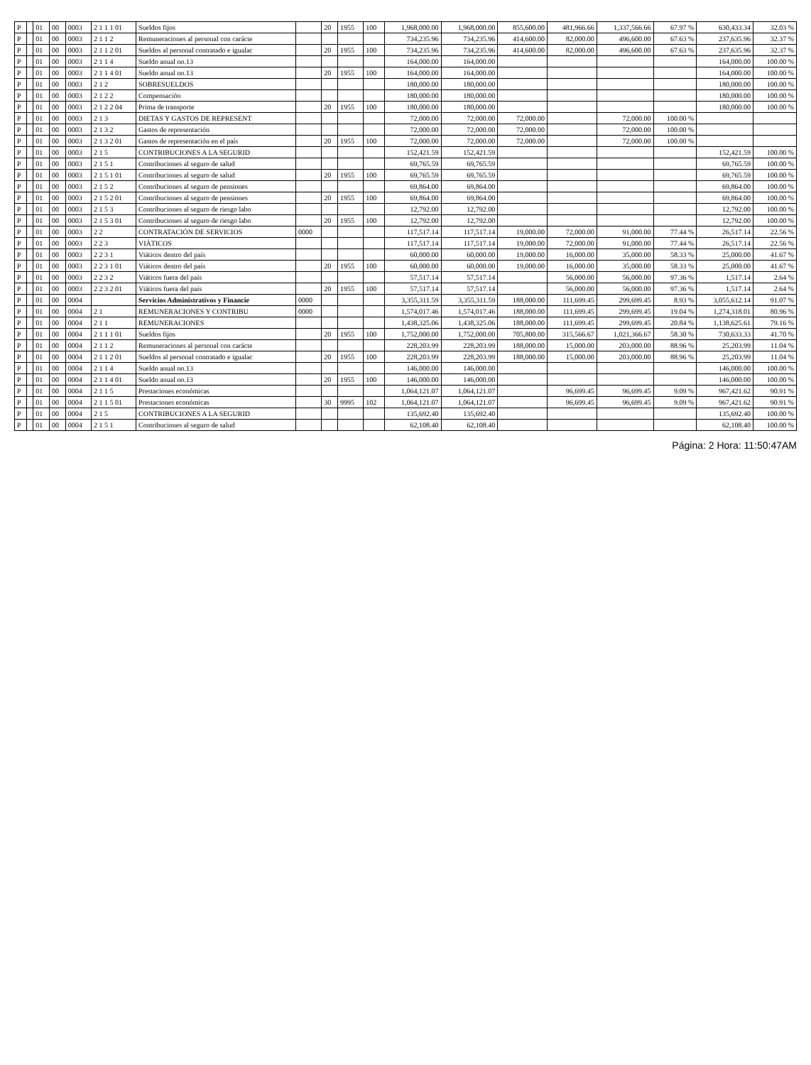| P | | 01 | 00 | 0003 | 2 1 1 1 01 | Sueldos fijos | | 20 | 1955 | 100 | 1,968,000.00 | 1,968,000.00 | 855,600.00 | 481,966.66 | 1,337,566.66 | 67.97 % | 630,433.34 | 32.03 % |
| P | | 01 | 00 | 0003 | 2 1 1 2 | Remuneraciones al personal con carácte | | | | | 734,235.96 | 734,235.96 | 414,600.00 | 82,000.00 | 496,600.00 | 67.63 % | 237,635.96 | 32.37 % |
| P | | 01 | 00 | 0003 | 2 1 1 2 01 | Sueldos al personal contratado e igualac | | 20 | 1955 | 100 | 734,235.96 | 734,235.96 | 414,600.00 | 82,000.00 | 496,600.00 | 67.63 % | 237,635.96 | 32.37 % |
| P | | 01 | 00 | 0003 | 2 1 1 4 | Sueldo anual no.13 | | | | | 164,000.00 | 164,000.00 | | | | | 164,000.00 | 100.00 % |
| P | | 01 | 00 | 0003 | 2 1 1 4 01 | Sueldo anual no.13 | | 20 | 1955 | 100 | 164,000.00 | 164,000.00 | | | | | 164,000.00 | 100.00 % |
| P | | 01 | 00 | 0003 | 2 1 2 | SOBRESUELDOS | | | | | 180,000.00 | 180,000.00 | | | | | 180,000.00 | 100.00 % |
| P | | 01 | 00 | 0003 | 2 1 2 2 | Compensación | | | | | 180,000.00 | 180,000.00 | | | | | 180,000.00 | 100.00 % |
| P | | 01 | 00 | 0003 | 2 1 2 2 04 | Prima de transporte | | 20 | 1955 | 100 | 180,000.00 | 180,000.00 | | | | | 180,000.00 | 100.00 % |
| P | | 01 | 00 | 0003 | 2 1 3 | DIETAS Y GASTOS DE REPRESENT | | | | | 72,000.00 | 72,000.00 | 72,000.00 | | 72,000.00 | 100.00 % | | |
| P | | 01 | 00 | 0003 | 2 1 3 2 | Gastos de representación | | | | | 72,000.00 | 72,000.00 | 72,000.00 | | 72,000.00 | 100.00 % | | |
| P | | 01 | 00 | 0003 | 2 1 3 2 01 | Gastos de representación en el país | | 20 | 1955 | 100 | 72,000.00 | 72,000.00 | 72,000.00 | | 72,000.00 | 100.00 % | | |
| P | | 01 | 00 | 0003 | 2 1 5 | CONTRIBUCIONES A LA SEGURID | | | | | 152,421.59 | 152,421.59 | | | | | 152,421.59 | 100.00 % |
| P | | 01 | 00 | 0003 | 2 1 5 1 | Contribuciones al seguro de salud | | | | | 69,765.59 | 69,765.59 | | | | | 69,765.59 | 100.00 % |
| P | | 01 | 00 | 0003 | 2 1 5 1 01 | Contribuciones al seguro de salud | | 20 | 1955 | 100 | 69,765.59 | 69,765.59 | | | | | 69,765.59 | 100.00 % |
| P | | 01 | 00 | 0003 | 2 1 5 2 | Contribuciones al seguro de pensiones | | | | | 69,864.00 | 69,864.00 | | | | | 69,864.00 | 100.00 % |
| P | | 01 | 00 | 0003 | 2 1 5 2 01 | Contribuciones al seguro de pensiones | | 20 | 1955 | 100 | 69,864.00 | 69,864.00 | | | | | 69,864.00 | 100.00 % |
| P | | 01 | 00 | 0003 | 2 1 5 3 | Contribuciones al seguro de riesgo labo | | | | | 12,792.00 | 12,792.00 | | | | | 12,792.00 | 100.00 % |
| P | | 01 | 00 | 0003 | 2 1 5 3 01 | Contribuciones al seguro de riesgo labo | | 20 | 1955 | 100 | 12,792.00 | 12,792.00 | | | | | 12,792.00 | 100.00 % |
| P | | 01 | 00 | 0003 | 2 2 | CONTRATACIÓN DE SERVICIOS | 0000 | | | | 117,517.14 | 117,517.14 | 19,000.00 | 72,000.00 | 91,000.00 | 77.44 % | 26,517.14 | 22.56 % |
| P | | 01 | 00 | 0003 | 2 2 3 | VIÁTICOS | | | | | 117,517.14 | 117,517.14 | 19,000.00 | 72,000.00 | 91,000.00 | 77.44 % | 26,517.14 | 22.56 % |
| P | | 01 | 00 | 0003 | 2 2 3 1 | Viáticos dentro del país | | | | | 60,000.00 | 60,000.00 | 19,000.00 | 16,000.00 | 35,000.00 | 58.33 % | 25,000.00 | 41.67 % |
| P | | 01 | 00 | 0003 | 2 2 3 1 01 | Viáticos dentro del país | | 20 | 1955 | 100 | 60,000.00 | 60,000.00 | 19,000.00 | 16,000.00 | 35,000.00 | 58.33 % | 25,000.00 | 41.67 % |
| P | | 01 | 00 | 0003 | 2 2 3 2 | Viáticos fuera del país | | | | | 57,517.14 | 57,517.14 | | 56,000.00 | 56,000.00 | 97.36 % | 1,517.14 | 2.64 % |
| P | | 01 | 00 | 0003 | 2 2 3 2 01 | Viáticos fuera del país | | 20 | 1955 | 100 | 57,517.14 | 57,517.14 | | 56,000.00 | 56,000.00 | 97.36 % | 1,517.14 | 2.64 % |
| P | | 01 | 00 | 0004 | | Servicios Administrativos y Financie | 0000 | | | | 3,355,311.59 | 3,355,311.59 | 188,000.00 | 111,699.45 | 299,699.45 | 8.93 % | 3,055,612.14 | 91.07 % |
| P | | 01 | 00 | 0004 | 2 1 | REMUNERACIONES Y CONTRIBU | 0000 | | | | 1,574,017.46 | 1,574,017.46 | 188,000.00 | 111,699.45 | 299,699.45 | 19.04 % | 1,274,318.01 | 80.96 % |
| P | | 01 | 00 | 0004 | 2 1 1 | REMUNERACIONES | | | | | 1,438,325.06 | 1,438,325.06 | 188,000.00 | 111,699.45 | 299,699.45 | 20.84 % | 1,138,625.61 | 79.16 % |
| P | | 01 | 00 | 0004 | 2 1 1 1 01 | Sueldos fijos | | 20 | 1955 | 100 | 1,752,000.00 | 1,752,000.00 | 705,800.00 | 315,566.67 | 1,021,366.67 | 58.30 % | 730,633.33 | 41.70 % |
| P | | 01 | 00 | 0004 | 2 1 1 2 | Remuneraciones al personal con carácte | | | | | 228,203.99 | 228,203.99 | 188,000.00 | 15,000.00 | 203,000.00 | 88.96 % | 25,203.99 | 11.04 % |
| P | | 01 | 00 | 0004 | 2 1 1 2 01 | Sueldos al personal contratado e igualac | | 20 | 1955 | 100 | 228,203.99 | 228,203.99 | 188,000.00 | 15,000.00 | 203,000.00 | 88.96 % | 25,203.99 | 11.04 % |
| P | | 01 | 00 | 0004 | 2 1 1 4 | Sueldo anual no.13 | | | | | 146,000.00 | 146,000.00 | | | | | 146,000.00 | 100.00 % |
| P | | 01 | 00 | 0004 | 2 1 1 4 01 | Sueldo anual no.13 | | 20 | 1955 | 100 | 146,000.00 | 146,000.00 | | | | | 146,000.00 | 100.00 % |
| P | | 01 | 00 | 0004 | 2 1 1 5 | Prestaciones económicas | | | | | 1,064,121.07 | 1,064,121.07 | | 96,699.45 | 96,699.45 | 9.09 % | 967,421.62 | 90.91 % |
| P | | 01 | 00 | 0004 | 2 1 1 5 01 | Prestaciones económicas | | 30 | 9995 | 102 | 1,064,121.07 | 1,064,121.07 | | 96,699.45 | 96,699.45 | 9.09 % | 967,421.62 | 90.91 % |
| P | | 01 | 00 | 0004 | 2 1 5 | CONTRIBUCIONES A LA SEGURID | | | | | 135,692.40 | 135,692.40 | | | | | 135,692.40 | 100.00 % |
| P | | 01 | 00 | 0004 | 2 1 5 1 | Contribuciones al seguro de salud | | | | | 62,108.40 | 62,108.40 | | | | | 62,108.40 | 100.00 % |
Página: 2 Hora: 11:50:47AM